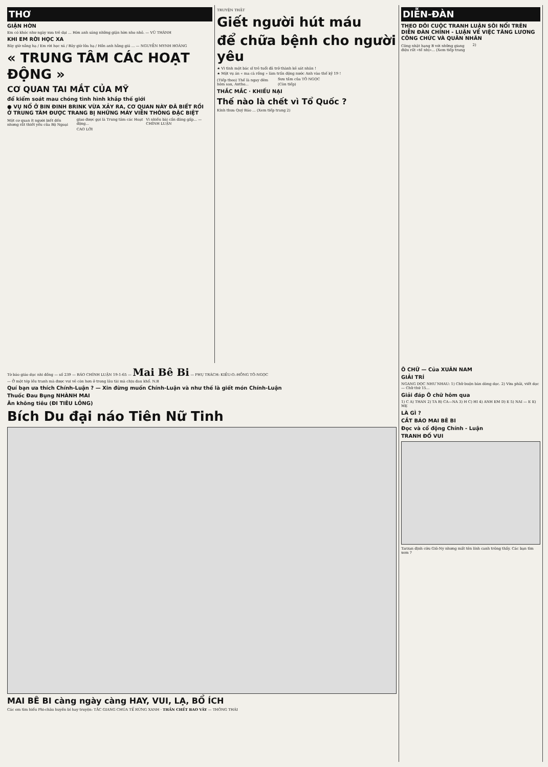THƠ
GIẬN HỜN
Em có khóc như ngày xưa trẻ dại ... Hờn anh sáng những giận hờn nho nhỏ. — VŨ THÀNH
KHI EM RỜI HỌC XA
Bây giờ nắng hạ / Em rời học xá / Bây giờ lửa hạ / Hồn anh hằng giá ... — NGUYỄN MYNH HOÀNG
« TRUNG TÂM CÁC HOẠT ĐỘNG »
CƠ QUAN TAI MẮT CỦA MỸ
để kiểm soát mau chóng tình hình khắp thế giới
● VỤ NỔ Ở BIN ĐINH BRINK VỪA XẢY RA, CƠ QUAN NÀY ĐÃ BIẾT RỒI
Ở TRUNG TÂM ĐƯỢC TRANG BỊ NHỮNG MÁY VIỄN THÔNG ĐẶC BIỆT
Một cơ quan ít người biết đến nhưng rất thiết yếu của Bộ Ngoại giao được gọi là Trung tâm các Hoạt động...
CAO LỜI
Vì nhiều bài cần đăng gấp... — CHÍNH LUẬN
TRUYỆN THẬT
Giết người hút máu
để chữa bệnh cho người yêu
★ Vì tình một bác sĩ trẻ tuổi đã trở thành kẻ sát nhân !
★ Một vụ án « ma cà rồng » làm trấn động nước Anh vào thế kỷ 19 !
(Tiếp theo) Thế là ngay đêm hôm sau, Antho...
Sưu tầm của TÔ NGỌC
(Còn tiếp)
THẮC MẮC · KHIẾU NẠI
Thế nào là chết vì Tổ Quốc ?
Kính thưa Quý Báo ... (Xem tiếp trang 2)
DIỄN-ĐÀN
THEO DÕI CUỘC TRANH LUẬN SÔI NỔI TRÊN DIỄN ĐÀN CHÍNH - LUẬN VỀ VIỆC TĂNG LƯƠNG CÔNG CHỨC VÀ QUÂN NHÂN
Công nhật hạng B với những giang điệu rất «tế nhị»... (Xem tiếp trang 2)
Tờ báo giáo dục nhi đồng — số 239 — BÁO CHÍNH LUẬN 19-1-65 — Mai Bê Bi — PHỤ TRÁCH: KIỀU-O.-HỒNG TÔ-NGỌC
— Ở một tép lều tranh mà được vui vẻ còn hơn ở trong lâu tài mà chịu đau khổ. N.B
Quí bạn ưa thích Chính-Luận ? — Xin đừng muốn Chính-Luận và như thế là giết món Chính-Luận
Thuốc Đau Bụng NHÀNH MAI
Ăn không tiêu (ĐI TIÊU LỎNG)
Bích Du đại náo Tiên Nữ Tinh
MAI BÊ BI càng ngày càng HAY, VUI, LẠ, BỔ ÍCH
Các em tìm hiểu Phi-châu huyền bí hay truyện: TẮC GIANG CHÚA TỂ RỪNG XANH · THẦN CHẾT BAO VÂY — THÔNG THÁI
Ô CHỮ — Của XUÂN NAM
GIẢI TRÍ
NGANG DỌC NHƯ NHAU: 1) Chữ buộn bàn dòng dọc. 2) Vừa phải, viết dọc — Chữ thứ 15...
Giải đáp Ô chữ hôm qua
1) C A) THAN 2) TA B) CA—NA 3) H C) HI 4) ANH EM D) E 5) NAI — E E) MẸ
LÀ GÌ ?
CẮT BÁO MAI BÊ BI
Đọc và cổ động Chính - Luận
TRANH ĐỐ VUI
Tarzan định cứu Giô-Ny nhưng mất tên lính canh trông thấy. Các bạn tìm xem ?